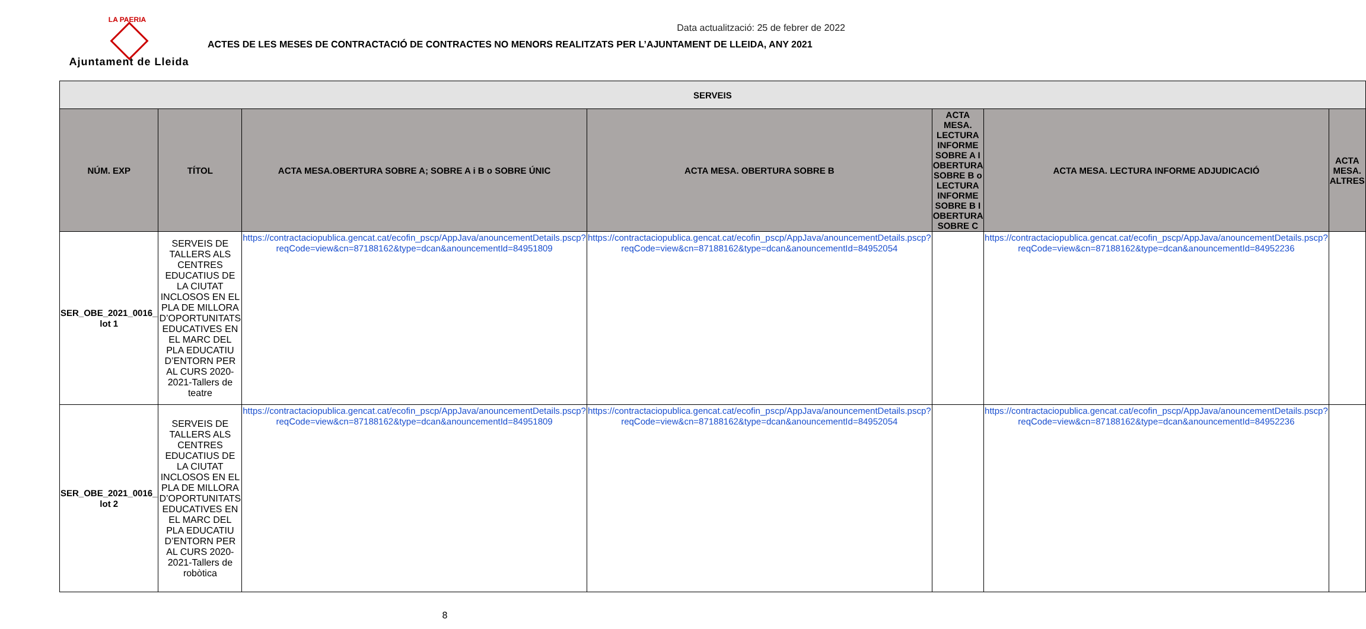LA PAERIA
Ajuntament de Lleida
Data actualització: 25 de febrer de 2022
ACTES DE LES MESES DE CONTRACTACIÓ DE CONTRACTES NO MENORS REALITZATS PER L’AJUNTAMENT DE LLEIDA, ANY 2021
| SERVEIS | | | | | | |
| --- | --- | --- | --- | --- | --- | --- |
| NÚM. EXP | TÍTOL | ACTA MESA.OBERTURA SOBRE A; SOBRE A i B o SOBRE ÚNIC | ACTA MESA. OBERTURA SOBRE B | ACTA MESA. LECTURA INFORME SOBRE A I OBERTURA SOBRE B o LECTURA INFORME SOBRE B I OBERTURA SOBRE C | ACTA MESA. LECTURA INFORME ADJUDICACIÓ | ACTA MESA. ALTRES |
| SER_OBE_2021_0016_ lot 1 | SERVEIS DE TALLERS ALS CENTRES EDUCATIUS DE LA CIUTAT INCLOSOS EN EL PLA DE MILLORA D’OPORTUNITATS EDUCATIVES EN EL MARC DEL PLA EDUCATIU D’ENTORN PER AL CURS 2020-2021-Tallers de teatre | https://contractaciopublica.gencat.cat/ecofin_pscp/AppJava/anouncementDetails.pscp?reqCode=view&cn=87188162&type=dcan&anouncementId=84951809 | https://contractaciopublica.gencat.cat/ecofin_pscp/AppJava/anouncementDetails.pscp?reqCode=view&cn=87188162&type=dcan&anouncementId=84952054 | | https://contractaciopublica.gencat.cat/ecofin_pscp/AppJava/anouncementDetails.pscp?reqCode=view&cn=87188162&type=dcan&anouncementId=84952236 | |
| SER_OBE_2021_0016_ lot 2 | SERVEIS DE TALLERS ALS CENTRES EDUCATIUS DE LA CIUTAT INCLOSOS EN EL PLA DE MILLORA D’OPORTUNITATS EDUCATIVES EN EL MARC DEL PLA EDUCATIU D’ENTORN PER AL CURS 2020-2021-Tallers de robòtica | https://contractaciopublica.gencat.cat/ecofin_pscp/AppJava/anouncementDetails.pscp?reqCode=view&cn=87188162&type=dcan&anouncementId=84951809 | https://contractaciopublica.gencat.cat/ecofin_pscp/AppJava/anouncementDetails.pscp?reqCode=view&cn=87188162&type=dcan&anouncementId=84952054 | | https://contractaciopublica.gencat.cat/ecofin_pscp/AppJava/anouncementDetails.pscp?reqCode=view&cn=87188162&type=dcan&anouncementId=84952236 | |
8